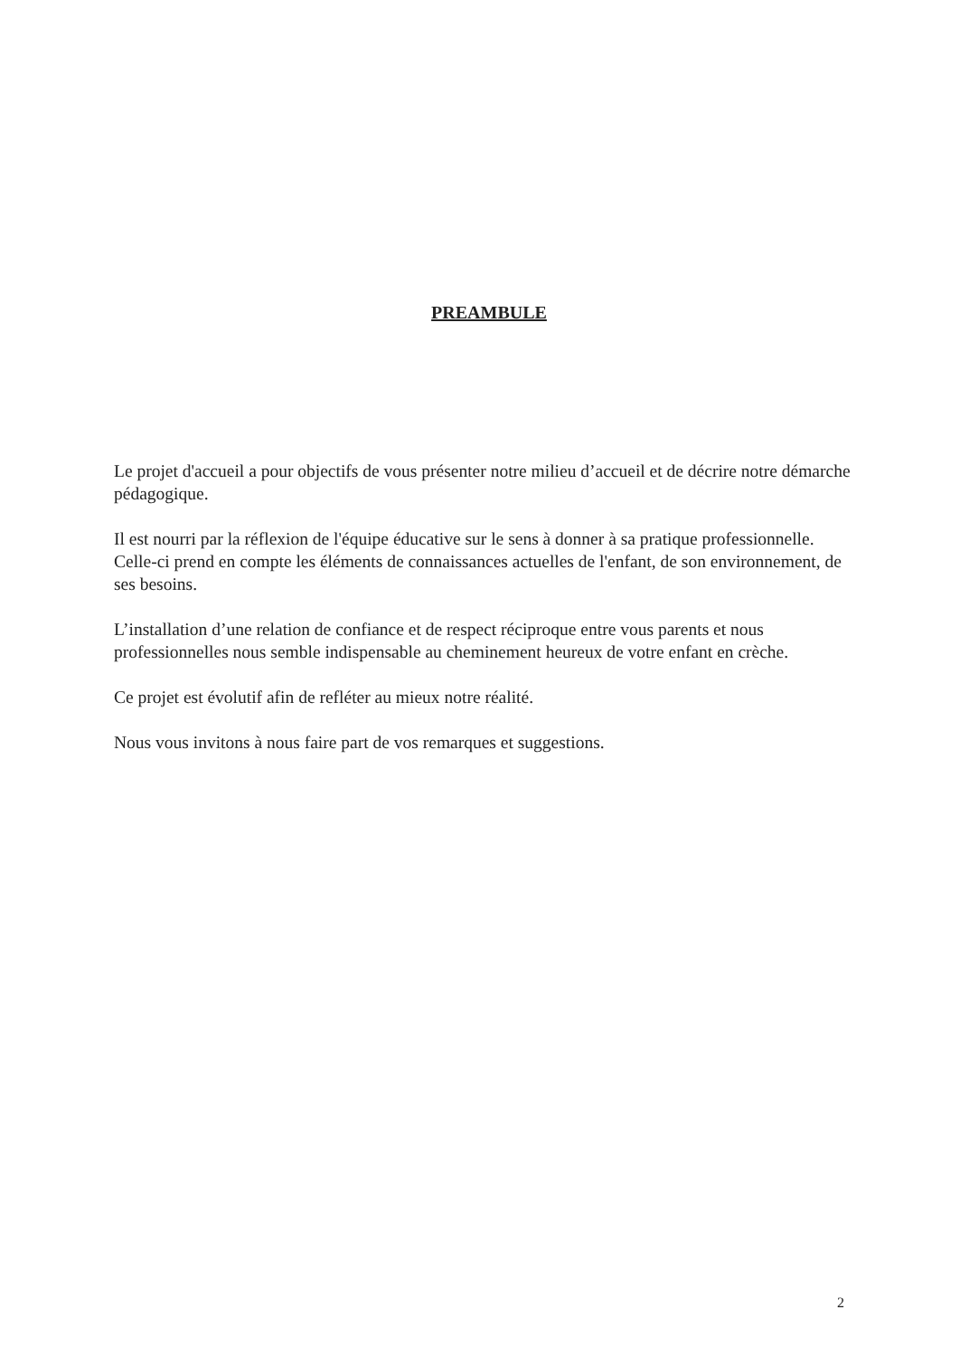PREAMBULE
Le projet d'accueil a pour objectifs de vous présenter notre milieu d’accueil et de décrire notre démarche pédagogique.
Il est nourri par la réflexion de l'équipe éducative sur le sens à donner à sa pratique professionnelle.
Celle-ci prend en compte les éléments de connaissances actuelles de l'enfant, de son environnement, de ses besoins.
L’installation d’une relation de confiance et de respect réciproque entre vous parents et nous professionnelles nous semble indispensable au cheminement heureux de votre enfant en crèche.
Ce projet est évolutif afin de refléter au mieux notre réalité.
Nous vous invitons à nous faire part de vos remarques et suggestions.
2